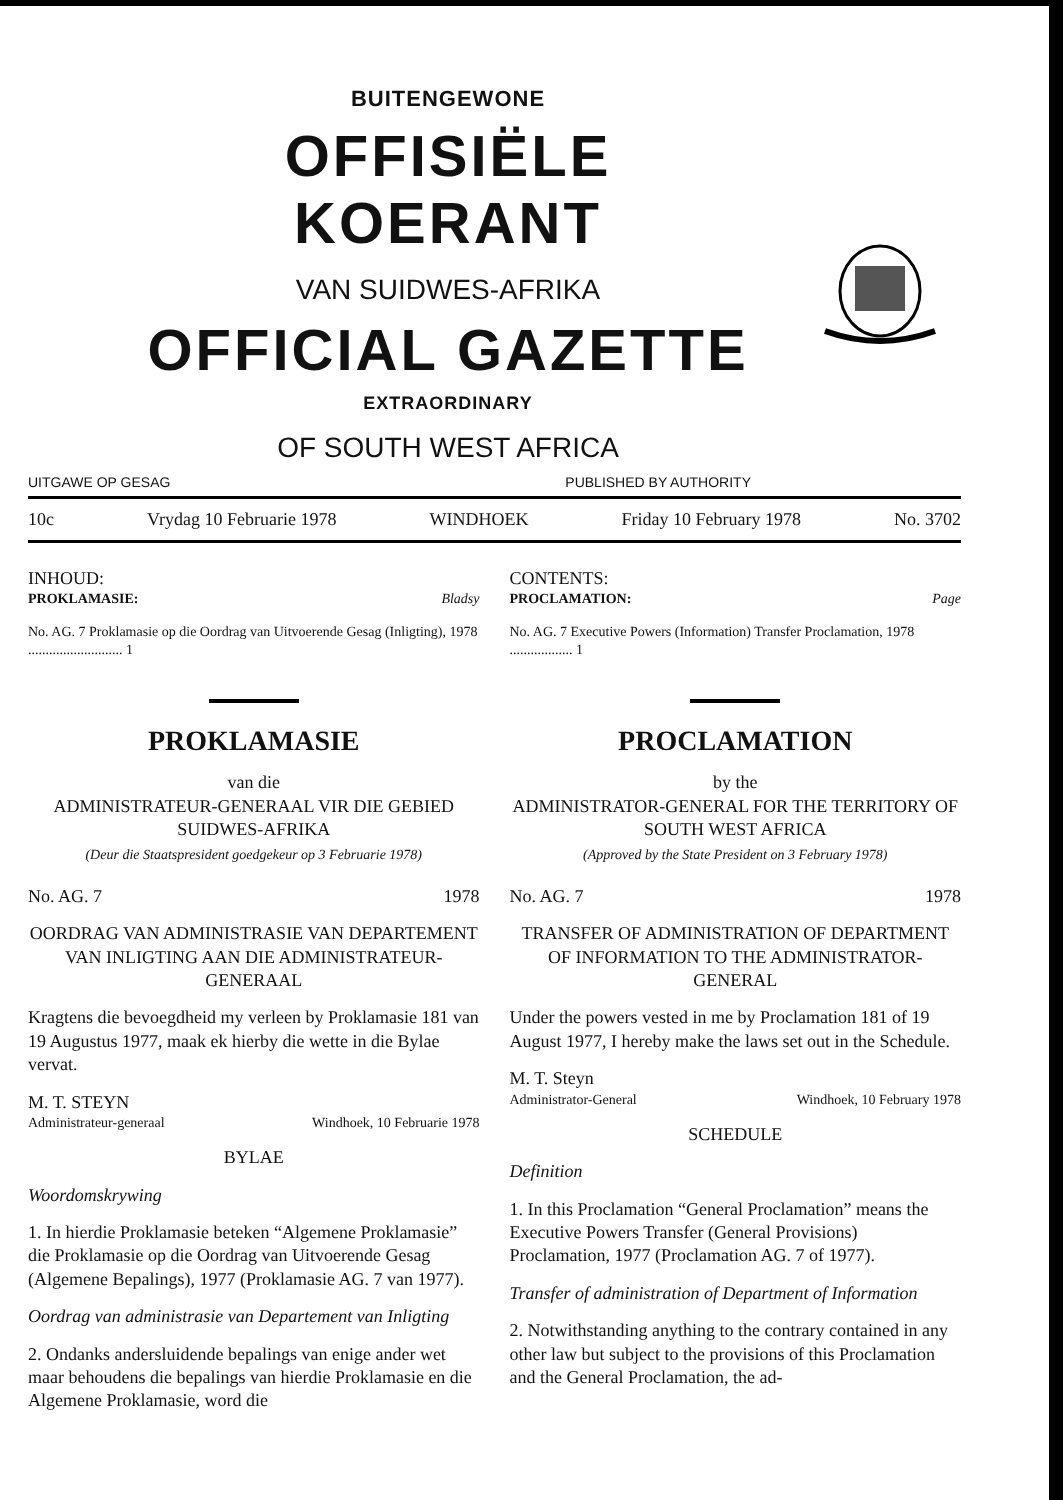BUITENGEWONE
OFFISIËLE KOERANT
VAN SUIDWES-AFRIKA
OFFICIAL GAZETTE
EXTRAORDINARY
OF SOUTH WEST AFRICA
UITGAWE OP GESAG PUBLISHED BY AUTHORITY
10c Vrydag 10 Februarie 1978 WINDHOEK Friday 10 February 1978 No. 3702
INHOUD:
PROKLAMASIE: Bladsy
No. AG. 7 Proklamasie op die Oordrag van Uitvoerende Gesag (Inligting), 1978 ........................... 1
PROKLAMASIE
van die
ADMINISTRATEUR-GENERAAL VIR DIE GEBIED SUIDWES-AFRIKA
(Deur die Staatspresident goedgekeur op 3 Februarie 1978)
No. AG. 7 1978
OORDRAG VAN ADMINISTRASIE VAN DEPARTEMENT VAN INLIGTING AAN DIE ADMINISTRATEUR-GENERAAL
Kragtens die bevoegdheid my verleen by Proklamasie 181 van 19 Augustus 1977, maak ek hierby die wette in die Bylae vervat.
M. T. STEYN
Administrateur-generaal Windhoek, 10 Februarie 1978
BYLAE
Woordomskrywing
1. In hierdie Proklamasie beteken “Algemene Proklamasie” die Proklamasie op die Oordrag van Uitvoerende Gesag (Algemene Bepalings), 1977 (Proklamasie AG. 7 van 1977).
Oordrag van administrasie van Departement van Inligting
2. Ondanks andersluidende bepalings van enige ander wet maar behoudens die bepalings van hierdie Proklamasie en die Algemene Proklamasie, word die
CONTENTS:
PROCLAMATION: Page
No. AG. 7 Executive Powers (Information) Transfer Proclamation, 1978 .................. 1
PROCLAMATION
by the
ADMINISTRATOR-GENERAL FOR THE TERRITORY OF SOUTH WEST AFRICA
(Approved by the State President on 3 February 1978)
No. AG. 7 1978
TRANSFER OF ADMINISTRATION OF DEPARTMENT OF INFORMATION TO THE ADMINISTRATOR-GENERAL
Under the powers vested in me by Proclamation 181 of 19 August 1977, I hereby make the laws set out in the Schedule.
M. T. Steyn
Administrator-General Windhoek, 10 February 1978
SCHEDULE
Definition
1. In this Proclamation “General Proclamation” means the Executive Powers Transfer (General Provisions) Proclamation, 1977 (Proclamation AG. 7 of 1977).
Transfer of administration of Department of Information
2. Notwithstanding anything to the contrary contained in any other law but subject to the provisions of this Proclamation and the General Proclamation, the ad-